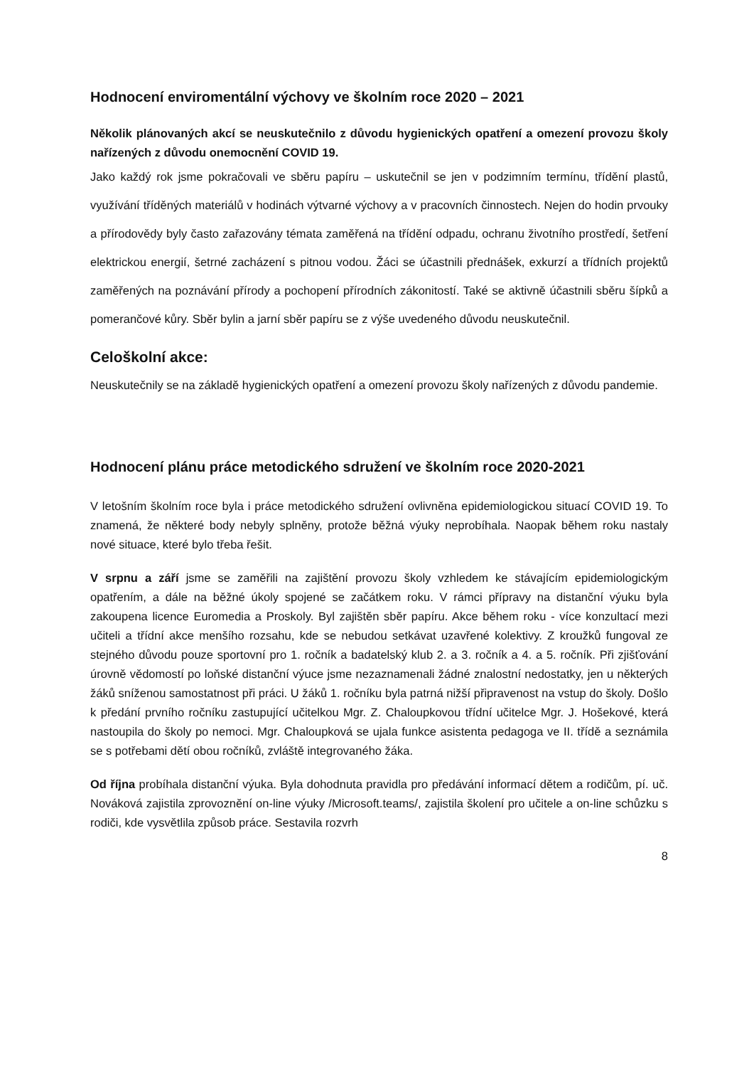Hodnocení enviromentální výchovy ve školním roce 2020 – 2021
Několik plánovaných akcí se neuskutečnilo z důvodu hygienických opatření a omezení provozu školy nařízených z důvodu onemocnění COVID 19.
Jako každý rok jsme pokračovali ve sběru papíru – uskutečnil se jen v podzimním termínu, třídění plastů, využívání tříděných materiálů v hodinách výtvarné výchovy a v pracovních činnostech. Nejen do hodin prvouky a přírodovědy byly často zařazovány témata zaměřená na třídění odpadu, ochranu životního prostředí, šetření elektrickou energií, šetrné zacházení s pitnou vodou. Žáci se účastnili přednášek, exkurzí a třídních projektů zaměřených na poznávání přírody a pochopení přírodních zákonitostí. Také se aktivně účastnili sběru šípků a pomerančové kůry. Sběr bylin a jarní sběr papíru se z výše uvedeného důvodu neuskutečnil.
Celoškolní akce:
Neuskutečnily se na základě hygienických opatření a omezení provozu školy nařízených z důvodu pandemie.
Hodnocení plánu práce metodického sdružení ve školním roce 2020-2021
V letošním školním roce byla i práce metodického sdružení ovlivněna epidemiologickou situací COVID 19. To znamená, že některé body nebyly splněny, protože běžná výuky neprobíhala. Naopak během roku nastaly nové situace, které bylo třeba řešit.
V srpnu a září jsme se zaměřili na zajištění provozu školy vzhledem ke stávajícím epidemiologickým opatřením, a dále na běžné úkoly spojené se začátkem roku. V rámci přípravy na distanční výuku byla zakoupena licence Euromedia a Proskoly. Byl zajištěn sběr papíru. Akce během roku - více konzultací mezi učiteli a třídní akce menšího rozsahu, kde se nebudou setkávat uzavřené kolektivy. Z kroužků fungoval ze stejného důvodu pouze sportovní pro 1. ročník a badatelský klub 2. a 3. ročník a 4. a 5. ročník. Při zjišťování úrovně vědomostí po loňské distanční výuce jsme nezaznamenali žádné znalostní nedostatky, jen u některých žáků sníženou samostatnost při práci. U žáků 1. ročníku byla patrná nižší připravenost na vstup do školy. Došlo k předání prvního ročníku zastupující učitelkou Mgr. Z. Chaloupkovou třídní učitelce Mgr. J. Hošekové, která nastoupila do školy po nemoci. Mgr. Chaloupková se ujala funkce asistenta pedagoga ve II. třídě a seznámila se s potřebami dětí obou ročníků, zvláště integrovaného žáka.
Od října probíhala distanční výuka. Byla dohodnuta pravidla pro předávání informací dětem a rodičům, pí. uč. Nováková zajistila zprovoznění on-line výuky /Microsoft.teams/, zajistila školení pro učitele a on-line schůzku s rodiči, kde vysvětlila způsob práce. Sestavila rozvrh
8